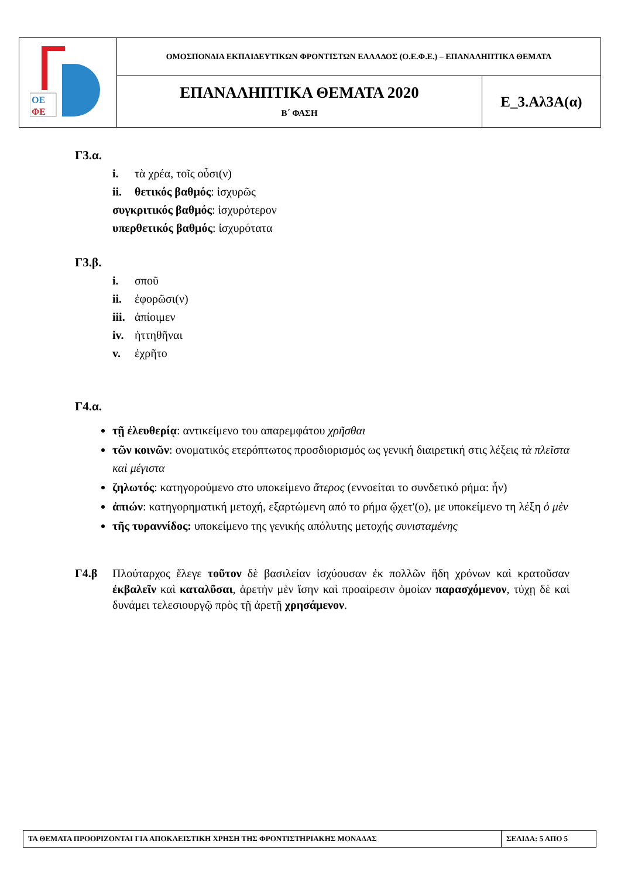| ΟΕ ΦΕ | ΟΜΟΣΠΟΝΔΙΑ ΕΚΠΑΙΔΕΥΤΙΚΩΝ ΦΡΟΝΤΙΣΤΩΝ ΕΛΛΑΔΟΣ (Ο.Ε.Φ.Ε.) – ΕΠΑΝΑΛΗΠΤΙΚΑ ΘΕΜΑΤΑ | |
| | ΕΠΑΝΑΛΗΠΤΙΚΑ ΘΕΜΑΤΑ 2020 Β΄ ΦΑΣΗ | Ε_3.Αλ3Α(α) |
Γ3.α.
i. τὰ χρέα, τοῖς οὖσι(ν)
ii. θετικός βαθμός: ἰσχυρῶς
συγκριτικός βαθμός: ἰσχυρότερον
υπερθετικός βαθμός: ἰσχυρότατα
Γ3.β.
i. σποῦ
ii. ἐφορῶσι(ν)
iii. ἀπίοιμεν
iv. ἡττηθῆναι
v. ἐχρῆτο
Γ4.α.
τῇ ἐλευθερίᾳ: αντικείμενο του απαρεμφάτου χρῆσθαι
τῶν κοινῶν: ονοματικός ετερόπτωτος προσδιορισμός ως γενική διαιρετική στις λέξεις τὰ πλεῖστα καὶ μέγιστα
ζηλωτός: κατηγορούμενο στο υποκείμενο ἅτερος (εννοείται το συνδετικό ρήμα: ἦν)
ἀπιών: κατηγορηματική μετοχή, εξαρτώμενη από το ρήμα ᾤχετ'(ο), με υποκείμενο τη λέξη ὁ μὲν
τῆς τυραννίδος: υποκείμενο της γενικής απόλυτης μετοχής συνισταμένης
Γ4.β Πλούταρχος ἔλεγε τοῦτον δὲ βασιλείαν ἰσχύουσαν ἐκ πολλῶν ἤδη χρόνων καὶ κρατοῦσαν ἐκβαλεῖν καὶ καταλῦσαι, ἀρετὴν μὲν ἴσην καὶ προαίρεσιν ὁμοίαν παρασχόμενον, τύχῃ δὲ καὶ δυνάμει τελεσιουργῷ πρὸς τῇ ἀρετῇ χρησάμενον.
| ΤΑ ΘΕΜΑΤΑ ΠΡΟΟΡΙΖΟΝΤΑΙ ΓΙΑ ΑΠΟΚΛΕΙΣΤΙΚΗ ΧΡΗΣΗ ΤΗΣ ΦΡΟΝΤΙΣΤΗΡΙΑΚΗΣ ΜΟΝΑΔΑΣ | ΣΕΛΙΔΑ: 5 ΑΠΟ 5 |